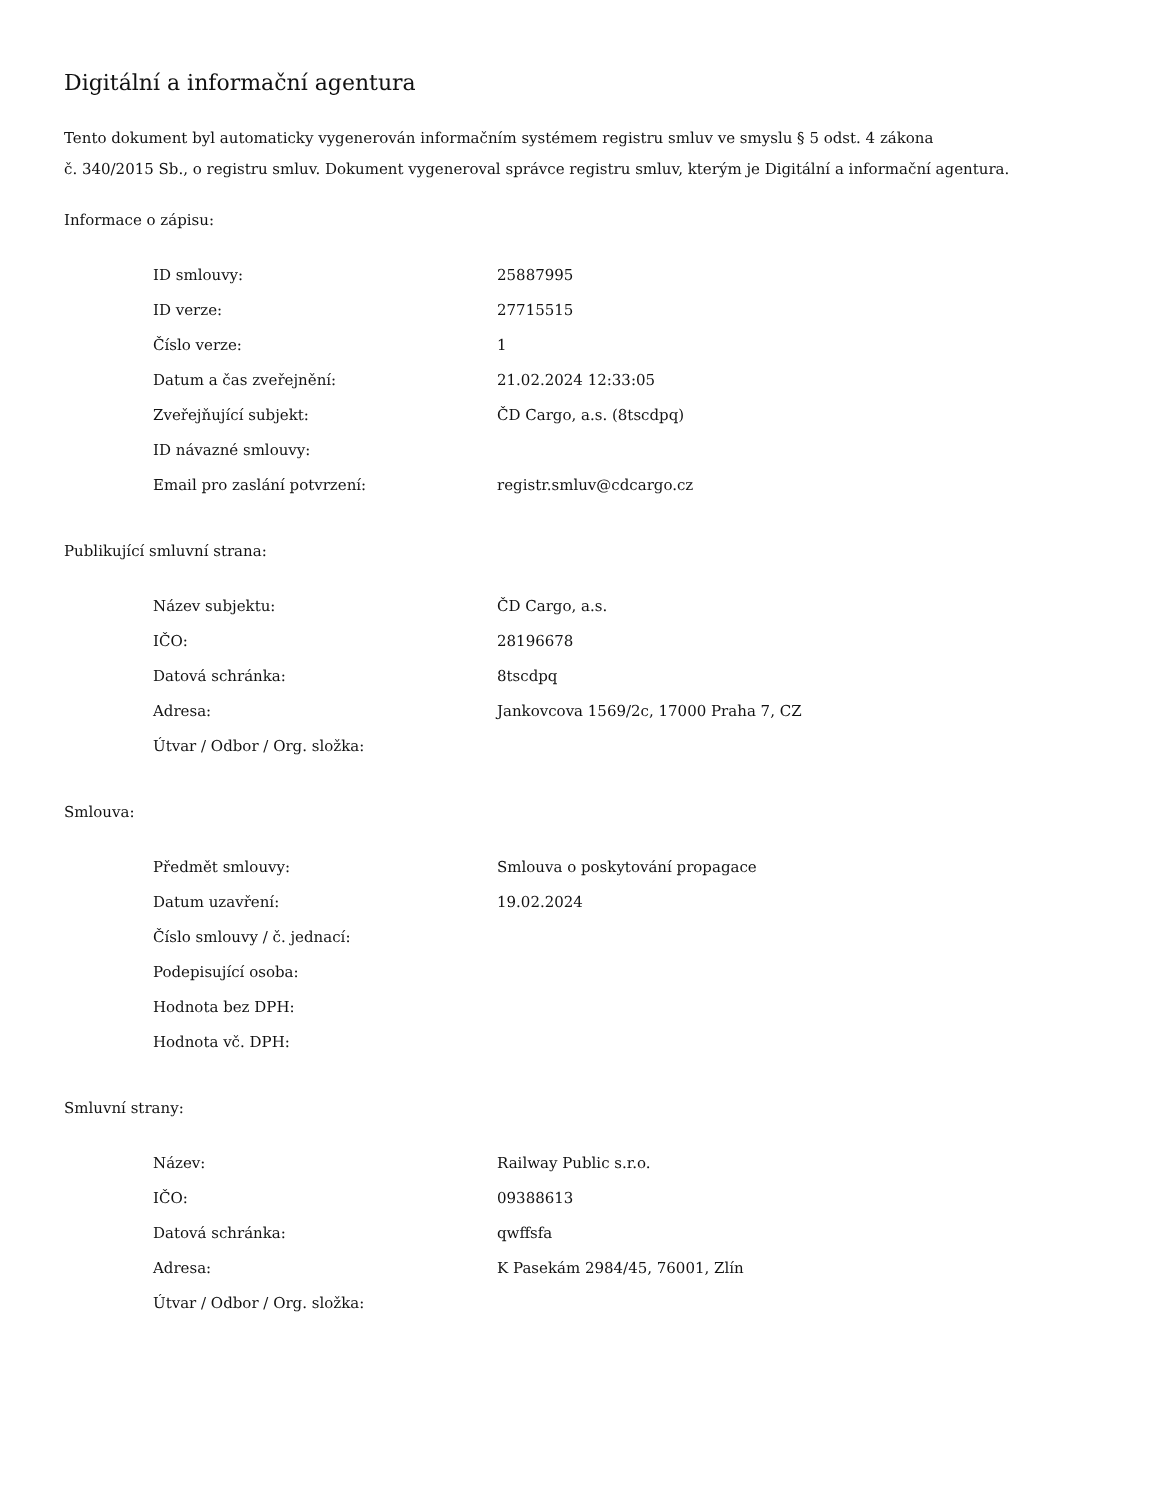Digitální a informační agentura
Tento dokument byl automaticky vygenerován informačním systémem registru smluv ve smyslu § 5 odst. 4 zákona
č. 340/2015 Sb., o registru smluv. Dokument vygeneroval správce registru smluv, kterým je Digitální a informační agentura.
Informace o zápisu:
| ID smlouvy: | 25887995 |
| ID verze: | 27715515 |
| Číslo verze: | 1 |
| Datum a čas zveřejnění: | 21.02.2024 12:33:05 |
| Zveřejňující subjekt: | ČD Cargo, a.s. (8tscdpq) |
| ID návazné smlouvy: | |
| Email pro zaslání potvrzení: | registr.smluv@cdcargo.cz |
Publikující smluvní strana:
| Název subjektu: | ČD Cargo, a.s. |
| IČO: | 28196678 |
| Datová schránka: | 8tscdpq |
| Adresa: | Jankovcova 1569/2c, 17000 Praha 7, CZ |
| Útvar / Odbor / Org. složka: | |
Smlouva:
| Předmět smlouvy: | Smlouva o poskytování propagace |
| Datum uzavření: | 19.02.2024 |
| Číslo smlouvy / č. jednací: | |
| Podepisující osoba: | |
| Hodnota bez DPH: | |
| Hodnota vč. DPH: | |
Smluvní strany:
| Název: | Railway Public s.r.o. |
| IČO: | 09388613 |
| Datová schránka: | qwffsfa |
| Adresa: | K Pasekám 2984/45, 76001, Zlín |
| Útvar / Odbor / Org. složka: | |